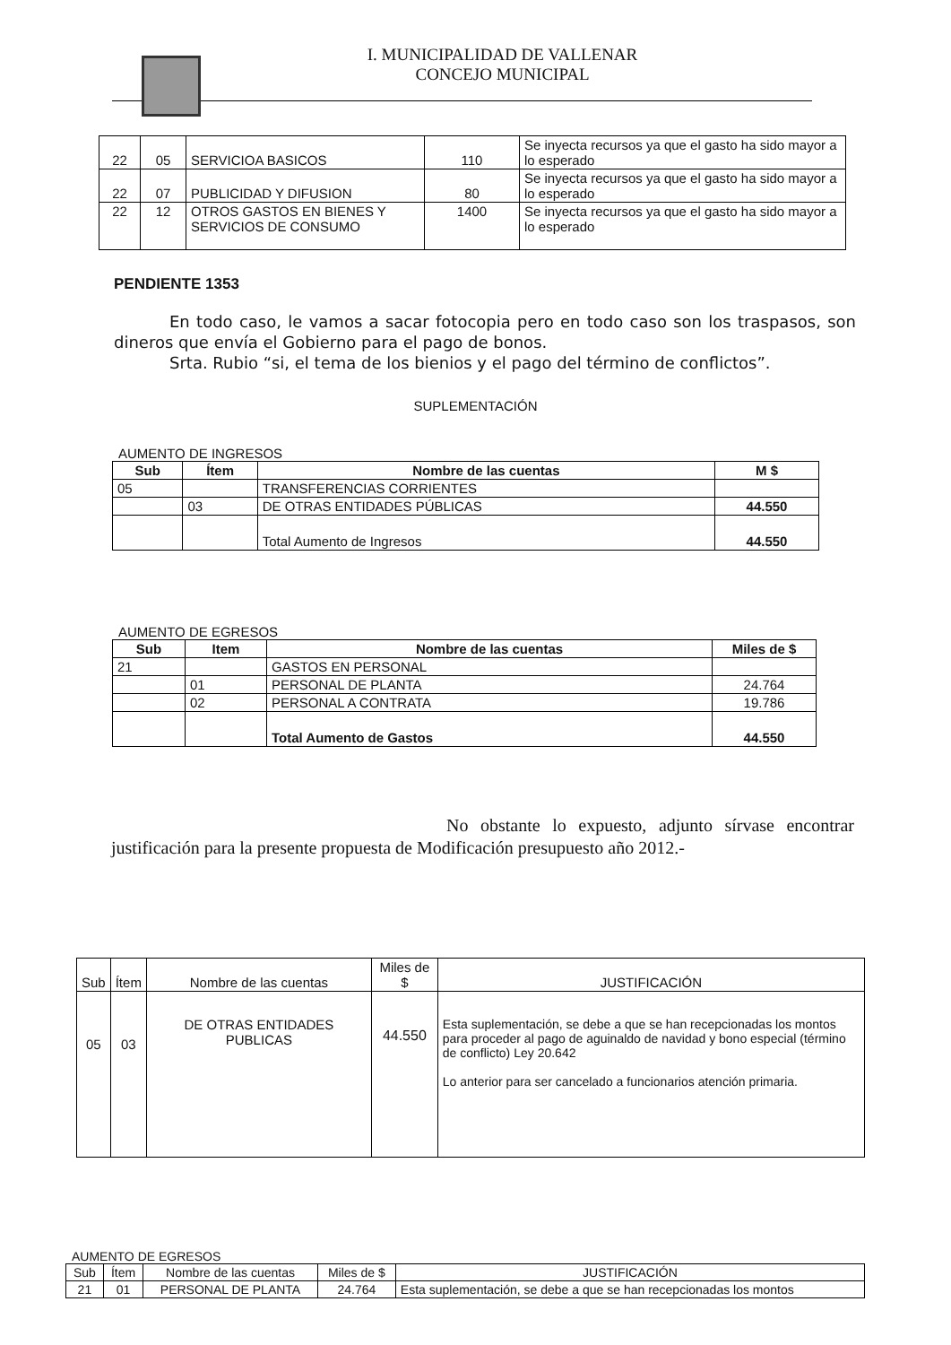I. MUNICIPALIDAD DE VALLENAR
CONCEJO MUNICIPAL
| 22 | 05 | SERVICIOA BASICOS | 110 | Se inyecta recursos ya que el gasto ha sido mayor a lo esperado |
| 22 | 07 | PUBLICIDAD Y DIFUSION | 80 | Se inyecta recursos ya que el gasto ha sido mayor a lo esperado |
| 22 | 12 | OTROS GASTOS EN BIENES Y SERVICIOS DE CONSUMO | 1400 | Se inyecta recursos ya que el gasto ha sido mayor a lo esperado |
PENDIENTE 1353
En todo caso, le vamos a sacar fotocopia pero en todo caso son los traspasos, son dineros que envía el Gobierno para el pago de bonos.
Srta. Rubio “si, el tema de los bienios y el pago del término de conflictos”.
SUPLEMENTACIÓN
AUMENTO DE INGRESOS
| Sub | Ítem | Nombre de las cuentas | M $ |
| --- | --- | --- | --- |
| 05 | | TRANSFERENCIAS CORRIENTES | |
| | 03 | DE OTRAS ENTIDADES PÚBLICAS | 44.550 |
| | | Total Aumento de Ingresos | 44.550 |
AUMENTO DE EGRESOS
| Sub | Item | Nombre de las cuentas | Miles de $ |
| --- | --- | --- | --- |
| 21 | | GASTOS EN PERSONAL | |
| | 01 | PERSONAL DE PLANTA | 24.764 |
| | 02 | PERSONAL A CONTRATA | 19.786 |
| | | Total Aumento de Gastos | 44.550 |
No obstante lo expuesto, adjunto sírvase encontrar justificación para la presente propuesta de Modificación presupuesto año 2012.-
| Sub | Ítem | Nombre de las cuentas | Miles de $ | JUSTIFICACIÓN |
| 05 | 03 | DE OTRAS ENTIDADES PUBLICAS | 44.550 | Esta suplementación, se debe a que se han recepcionadas los montos para proceder al pago de aguinaldo de navidad y bono especial (término de conflicto) Ley 20.642 Lo anterior para ser cancelado a funcionarios atención primaria. |
AUMENTO DE EGRESOS
| Sub | Ítem | Nombre de las cuentas | Miles de $ | JUSTIFICACIÓN |
| 21 | 01 | PERSONAL DE PLANTA | 24.764 | Esta suplementación, se debe a que se han recepcionadas los montos |